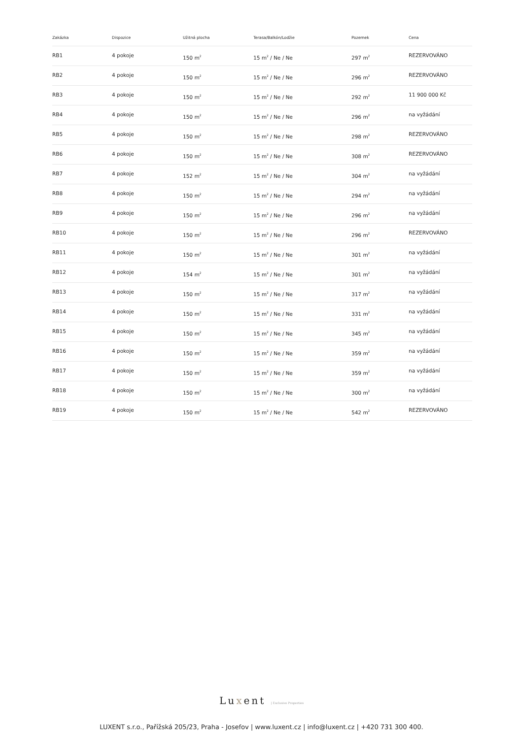| Zakázka | Dispozice | Užitná plocha | Terasa/Balkón/Lodžie | Pozemek | Cena |
| --- | --- | --- | --- | --- | --- |
| RB1 | 4 pokoje | 150 m<sup>2</sup> | 15 m<sup>2</sup> / Ne / Ne | 297 m<sup>2</sup> | REZERVOVÁNO |
| RB2 | 4 pokoje | 150 m<sup>2</sup> | 15 m<sup>2</sup> / Ne / Ne | 296 m<sup>2</sup> | REZERVOVÁNO |
| RB3 | 4 pokoje | 150 m<sup>2</sup> | 15 m<sup>2</sup> / Ne / Ne | 292 m<sup>2</sup> | 11 900 000 Kč |
| RB4 | 4 pokoje | 150 m<sup>2</sup> | 15 m<sup>2</sup> / Ne / Ne | 296 m<sup>2</sup> | na vyžádání |
| RB5 | 4 pokoje | 150 m<sup>2</sup> | 15 m<sup>2</sup> / Ne / Ne | 298 m<sup>2</sup> | REZERVOVÁNO |
| RB6 | 4 pokoje | 150 m<sup>2</sup> | 15 m<sup>2</sup> / Ne / Ne | 308 m<sup>2</sup> | REZERVOVÁNO |
| RB7 | 4 pokoje | 152 m<sup>2</sup> | 15 m<sup>2</sup> / Ne / Ne | 304 m<sup>2</sup> | na vyžádání |
| RB8 | 4 pokoje | 150 m<sup>2</sup> | 15 m<sup>2</sup> / Ne / Ne | 294 m<sup>2</sup> | na vyžádání |
| RB9 | 4 pokoje | 150 m<sup>2</sup> | 15 m<sup>2</sup> / Ne / Ne | 296 m<sup>2</sup> | na vyžádání |
| RB10 | 4 pokoje | 150 m<sup>2</sup> | 15 m<sup>2</sup> / Ne / Ne | 296 m<sup>2</sup> | REZERVOVÁNO |
| RB11 | 4 pokoje | 150 m<sup>2</sup> | 15 m<sup>2</sup> / Ne / Ne | 301 m<sup>2</sup> | na vyžádání |
| RB12 | 4 pokoje | 154 m<sup>2</sup> | 15 m<sup>2</sup> / Ne / Ne | 301 m<sup>2</sup> | na vyžádání |
| RB13 | 4 pokoje | 150 m<sup>2</sup> | 15 m<sup>2</sup> / Ne / Ne | 317 m<sup>2</sup> | na vyžádání |
| RB14 | 4 pokoje | 150 m<sup>2</sup> | 15 m<sup>2</sup> / Ne / Ne | 331 m<sup>2</sup> | na vyžádání |
| RB15 | 4 pokoje | 150 m<sup>2</sup> | 15 m<sup>2</sup> / Ne / Ne | 345 m<sup>2</sup> | na vyžádání |
| RB16 | 4 pokoje | 150 m<sup>2</sup> | 15 m<sup>2</sup> / Ne / Ne | 359 m<sup>2</sup> | na vyžádání |
| RB17 | 4 pokoje | 150 m<sup>2</sup> | 15 m<sup>2</sup> / Ne / Ne | 359 m<sup>2</sup> | na vyžádání |
| RB18 | 4 pokoje | 150 m<sup>2</sup> | 15 m<sup>2</sup> / Ne / Ne | 300 m<sup>2</sup> | na vyžádání |
| RB19 | 4 pokoje | 150 m<sup>2</sup> | 15 m<sup>2</sup> / Ne / Ne | 542 m<sup>2</sup> | REZERVOVÁNO |
Luxent | Exclusive Properties
LUXENT s.r.o., Pařížská 205/23, Praha - Josefov | www.luxent.cz | info@luxent.cz | +420 731 300 400.